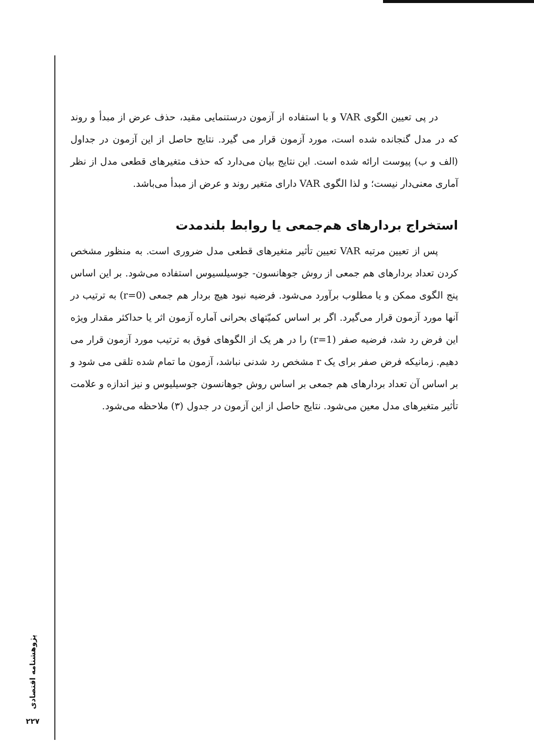در پی تعیین الگوی VAR و با استفاده از آزمون درستنمایی مقید، حذف عرض از مبدأ و روند که در مدل گنجانده شده است، مورد آزمون قرار می گیرد. نتایج حاصل از این آزمون در جداول (الف و ب) پیوست ارائه شده است. این نتایج بیان می‌دارد که حذف متغیرهای قطعی مدل از نظر آماری معنی‌دار نیست؛ و لذا الگوی VAR دارای متغیر روند و عرض از مبدأ می‌باشد.
استخراج بردارهای هم‌جمعی یا روابط بلندمدت
پس از تعیین مرتبه VAR تعیین تأثیر متغیرهای قطعی مدل ضروری است. به منظور مشخص کردن تعداد بردارهای هم جمعی از روش جوهانسون- جوسیلسیوس استفاده می‌شود. بر این اساس پنج الگوی ممکن و یا مطلوب برآورد می‌شود. فرضیه نبود هیچ بردار هم جمعی (r=0) به ترتیب در آنها مورد آزمون قرار می‌گیرد. اگر بر اساس کمیّتهای بحرانی آماره آزمون اثر یا حداکثر مقدار ویژه این فرض رد شد، فرضیه صفر (r=1) را در هر یک از الگوهای فوق به ترتیب مورد آزمون قرار می دهیم. زمانیکه فرض صفر برای یک r مشخص رد شدنی نباشد، آزمون ما تمام شده تلقی می شود و بر اساس آن تعداد بردارهای هم جمعی بر اساس روش جوهانسون جوسیلیوس و نیز اندازه و علامت تأثیر متغیرهای مدل معین می‌شود. نتایج حاصل از این آزمون در جدول (۳) ملاحظه می‌شود.
پژوهشنامه اقتصادی
۲۲۷